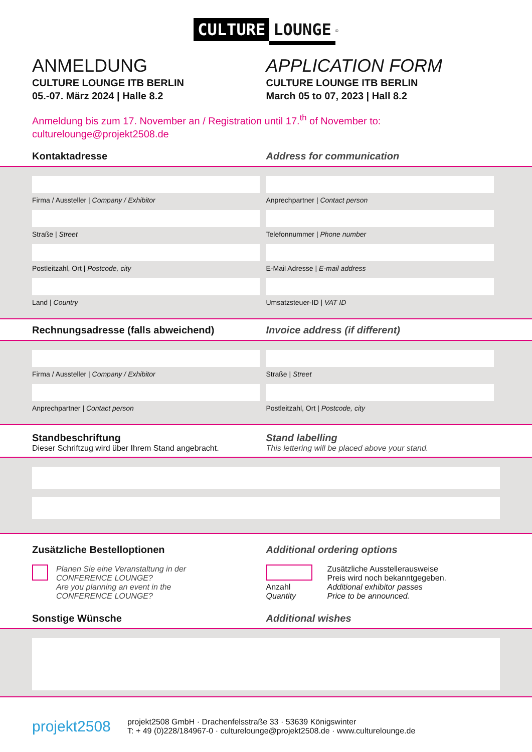CULTURE LOUNGE<sup>©</sup>
ANMELDUNG
CULTURE LOUNGE ITB BERLIN
05.-07. März 2024 | Halle 8.2
APPLICATION FORM
CULTURE LOUNGE ITB BERLIN
March 05 to 07, 2023 | Hall 8.2
Anmeldung bis zum 17. November an / Registration until 17.<sup>th</sup> of November to:
culturelounge@projekt2508.de
Kontaktadresse Address for communication
Firma / Aussteller | Company / Exhibitor
Straße | Street
Postleitzahl, Ort | Postcode, city
Land | Country
Anprechpartner | Contact person
Telefonnummer | Phone number
E-Mail Adresse | E-mail address
Umsatzsteuer-ID | VAT ID
Rechnungsadresse (falls abweichend) Invoice address (if different)
Firma / Aussteller | Company / Exhibitor
Anprechpartner | Contact person
Straße | Street
Postleitzahl, Ort | Postcode, city
Standbeschriftung
Dieser Schriftzug wird über Ihrem Stand angebracht.
Stand labelling
This lettering will be placed above your stand.
Zusätzliche Bestelloptionen Additional ordering options
Planen Sie eine Veranstaltung in der
CONFERENCE LOUNGE?
Are you planning an event in the
CONFERENCE LOUNGE?
Anzahl
Quantity
Zusätzliche Ausstellerausweise
Preis wird noch bekanntgegeben.
Additional exhibitor passes
Price to be announced.
Sonstige Wünsche Additional wishes
projekt2508
projekt2508 GmbH · Drachenfelsstraße 33 · 53639 Königswinter
T: + 49 (0)228/184967-0 · culturelounge@projekt2508.de · www.culturelounge.de